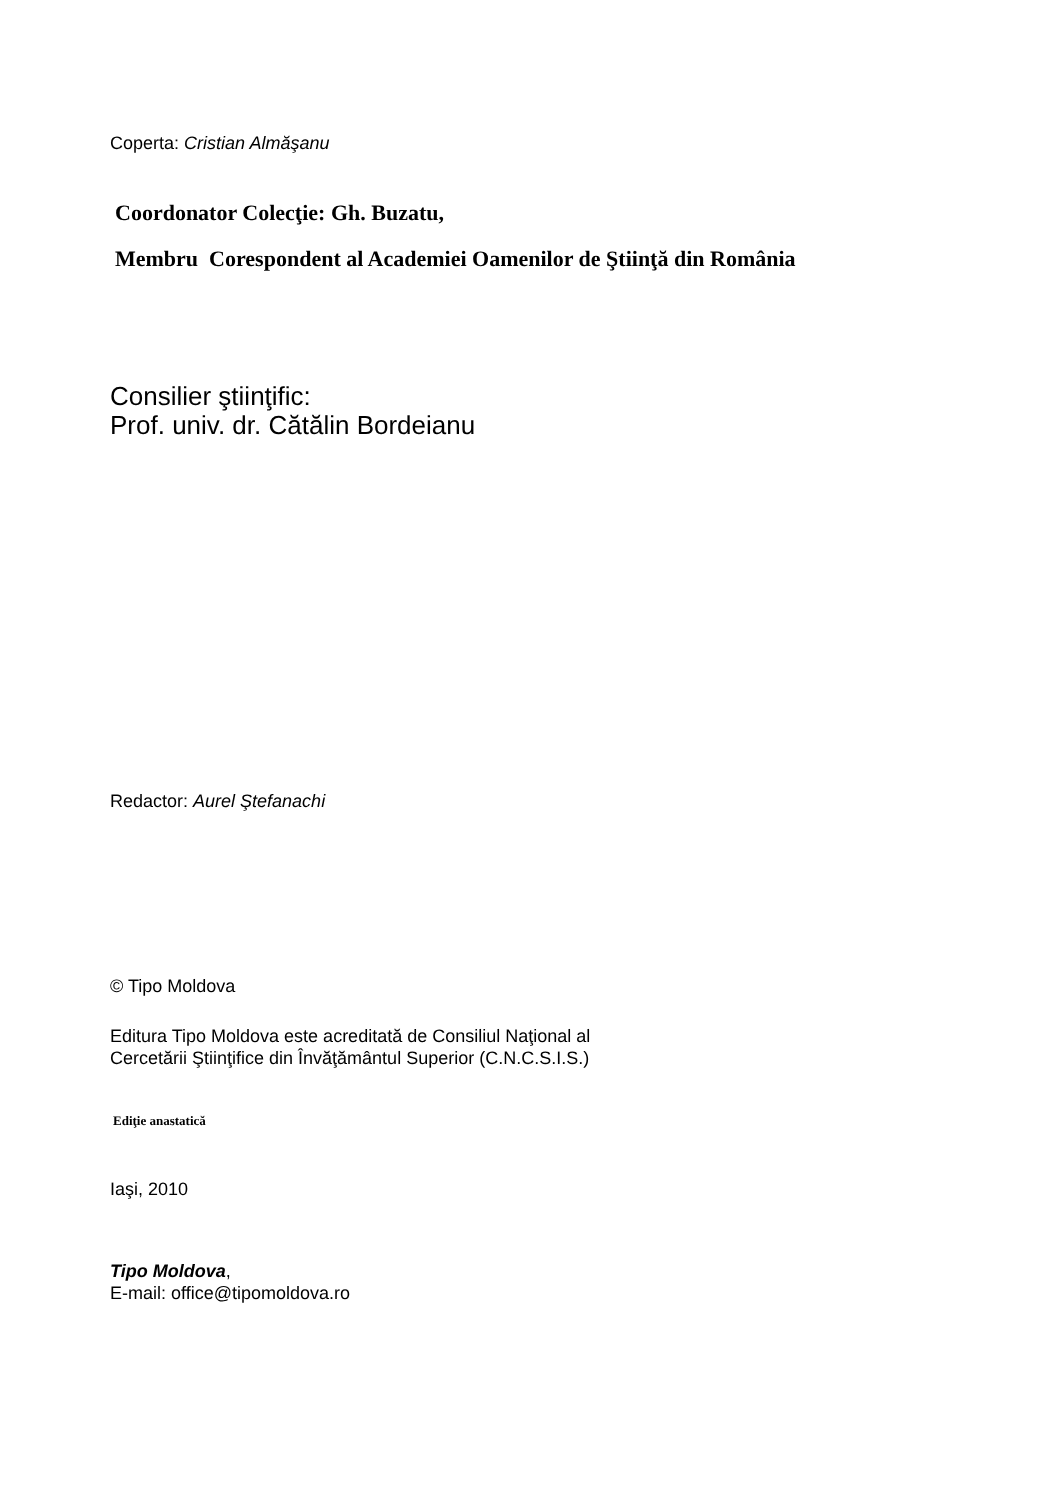Coperta: Cristian Almăşanu
Coordonator Colecţie: Gh. Buzatu,
Membru Corespondent al Academiei Oamenilor de Ştiinţă din România
Consilier ştiinţific:
Prof. univ. dr. Cătălin Bordeianu
Redactor: Aurel Ştefanachi
© Tipo Moldova
Editura Tipo Moldova este acreditată de Consiliul Naţional al
Cercetării Ştiinţifice din Învăţământul Superior (C.N.C.S.I.S.)
Ediţie anastatică
Iaşi, 2010
Tipo Moldova,
E-mail: office@tipomoldova.ro